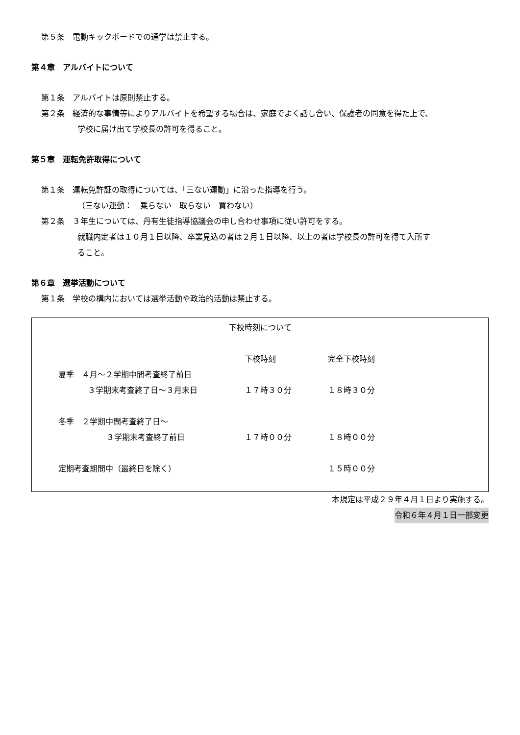第５条　電動キックボードでの通学は禁止する。
第４章　アルバイトについて
第１条　アルバイトは原則禁止する。
第２条　経済的な事情等によりアルバイトを希望する場合は、家庭でよく話し合い、保護者の同意を得た上で、
学校に届け出て学校長の許可を得ること。
第５章　運転免許取得について
第１条　運転免許証の取得については、「三ない運動」に沿った指導を行う。
（三ない運動：　乗らない　取らない　買わない）
第２条　３年生については、丹有生徒指導協議会の申し合わせ事項に従い許可をする。
就職内定者は１０月１日以降、卒業見込の者は２月１日以降、以上の者は学校長の許可を得て入所す
ること。
第６章　選挙活動について
第１条　学校の構内においては選挙活動や政治的活動は禁止する。
下校時刻について
| | 下校時刻 | 完全下校時刻 |
| 夏季 ４月～２学期中間考査終了前日 | | |
| ３学期末考査終了日～３月末日 | １７時３０分 | １８時３０分 |
| 冬季 ２学期中間考査終了日～ | | |
| ３学期末考査終了前日 | １７時００分 | １８時００分 |
| 定期考査期間中（最終日を除く） | | １５時００分 |
本規定は平成２９年４月１日より実施する。
令和６年４月１日一部変更